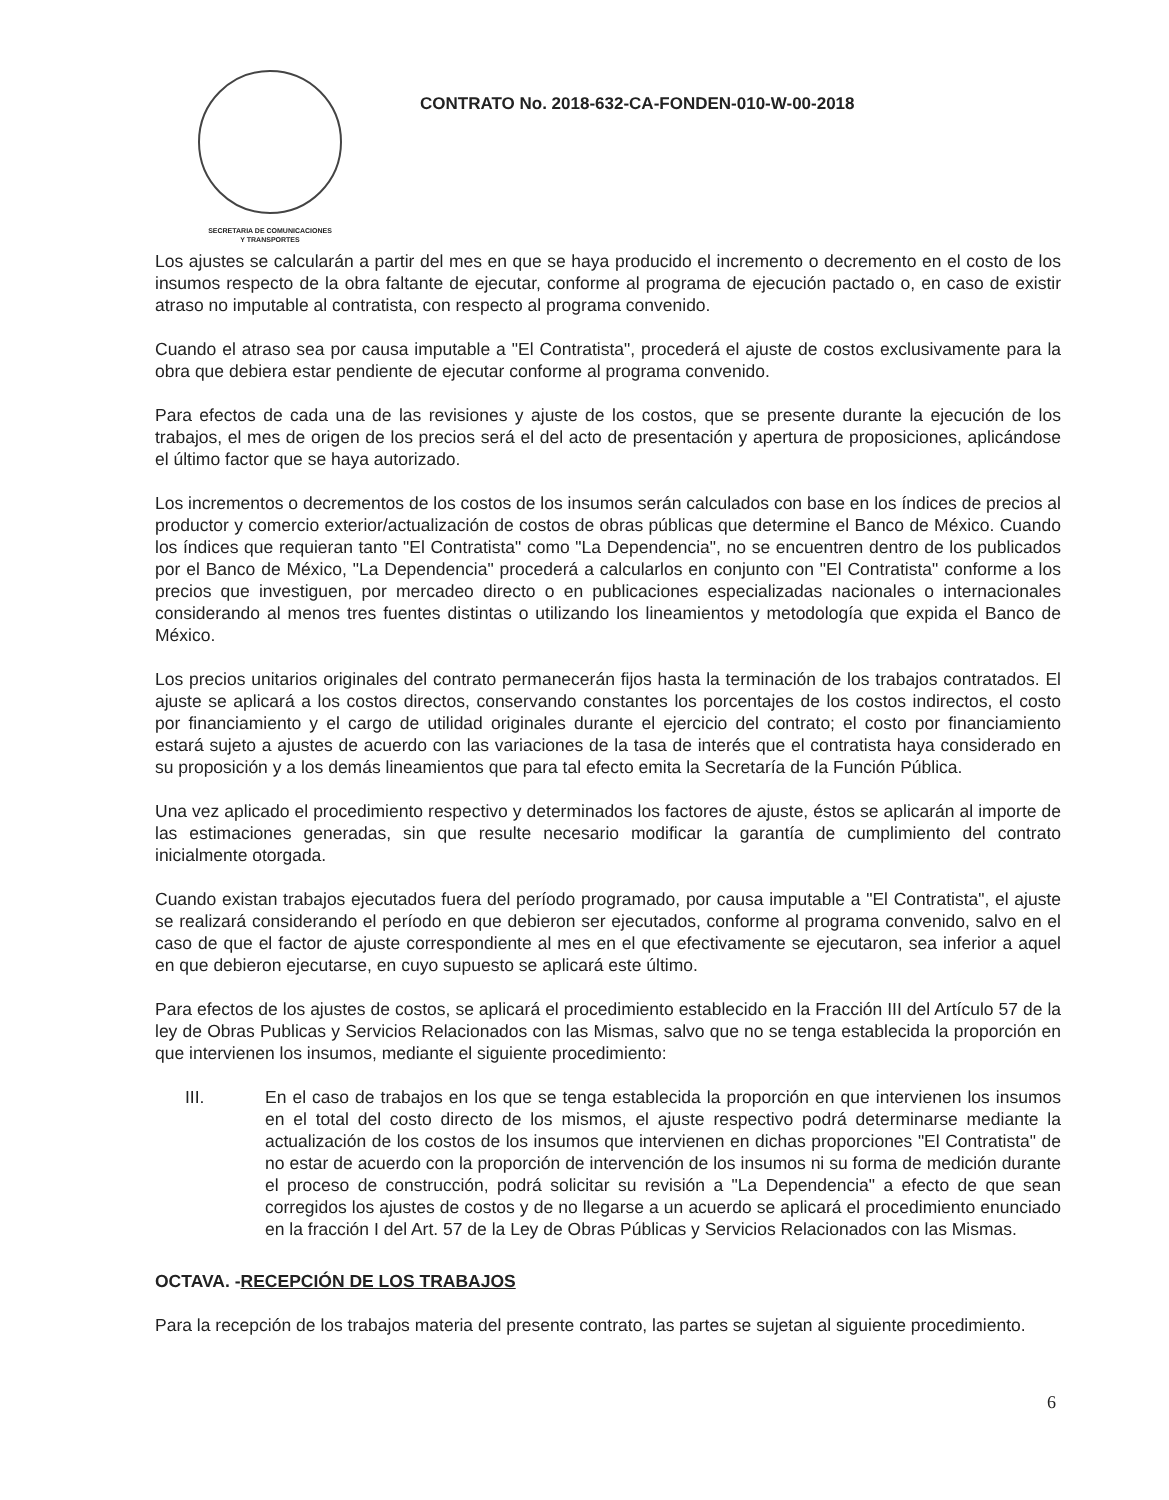SECRETARIA DE COMUNICACIONES
Y TRANSPORTES
CONTRATO No. 2018-632-CA-FONDEN-010-W-00-2018
Los ajustes se calcularán a partir del mes en que se haya producido el incremento o decremento en el costo de los insumos respecto de la obra faltante de ejecutar, conforme al programa de ejecución pactado o, en caso de existir atraso no imputable al contratista, con respecto al programa convenido.
Cuando el atraso sea por causa imputable a "El Contratista", procederá el ajuste de costos exclusivamente para la obra que debiera estar pendiente de ejecutar conforme al programa convenido.
Para efectos de cada una de las revisiones y ajuste de los costos, que se presente durante la ejecución de los trabajos, el mes de origen de los precios será el del acto de presentación y apertura de proposiciones, aplicándose el último factor que se haya autorizado.
Los incrementos o decrementos de los costos de los insumos serán calculados con base en los índices de precios al productor y comercio exterior/actualización de costos de obras públicas que determine el Banco de México. Cuando los índices que requieran tanto "El Contratista" como "La Dependencia", no se encuentren dentro de los publicados por el Banco de México, "La Dependencia" procederá a calcularlos en conjunto con "El Contratista" conforme a los precios que investiguen, por mercadeo directo o en publicaciones especializadas nacionales o internacionales considerando al menos tres fuentes distintas o utilizando los lineamientos y metodología que expida el Banco de México.
Los precios unitarios originales del contrato permanecerán fijos hasta la terminación de los trabajos contratados. El ajuste se aplicará a los costos directos, conservando constantes los porcentajes de los costos indirectos, el costo por financiamiento y el cargo de utilidad originales durante el ejercicio del contrato; el costo por financiamiento estará sujeto a ajustes de acuerdo con las variaciones de la tasa de interés que el contratista haya considerado en su proposición y a los demás lineamientos que para tal efecto emita la Secretaría de la Función Pública.
Una vez aplicado el procedimiento respectivo y determinados los factores de ajuste, éstos se aplicarán al importe de las estimaciones generadas, sin que resulte necesario modificar la garantía de cumplimiento del contrato inicialmente otorgada.
Cuando existan trabajos ejecutados fuera del período programado, por causa imputable a "El Contratista", el ajuste se realizará considerando el período en que debieron ser ejecutados, conforme al programa convenido, salvo en el caso de que el factor de ajuste correspondiente al mes en el que efectivamente se ejecutaron, sea inferior a aquel en que debieron ejecutarse, en cuyo supuesto se aplicará este último.
Para efectos de los ajustes de costos, se aplicará el procedimiento establecido en la Fracción III del Artículo 57 de la ley de Obras Publicas y Servicios Relacionados con las Mismas, salvo que no se tenga establecida la proporción en que intervienen los insumos, mediante el siguiente procedimiento:
III. En el caso de trabajos en los que se tenga establecida la proporción en que intervienen los insumos en el total del costo directo de los mismos, el ajuste respectivo podrá determinarse mediante la actualización de los costos de los insumos que intervienen en dichas proporciones "El Contratista" de no estar de acuerdo con la proporción de intervención de los insumos ni su forma de medición durante el proceso de construcción, podrá solicitar su revisión a "La Dependencia" a efecto de que sean corregidos los ajustes de costos y de no llegarse a un acuerdo se aplicará el procedimiento enunciado en la fracción I del Art. 57 de la Ley de Obras Públicas y Servicios Relacionados con las Mismas.
OCTAVA. -RECEPCIÓN DE LOS TRABAJOS
Para la recepción de los trabajos materia del presente contrato, las partes se sujetan al siguiente procedimiento.
6